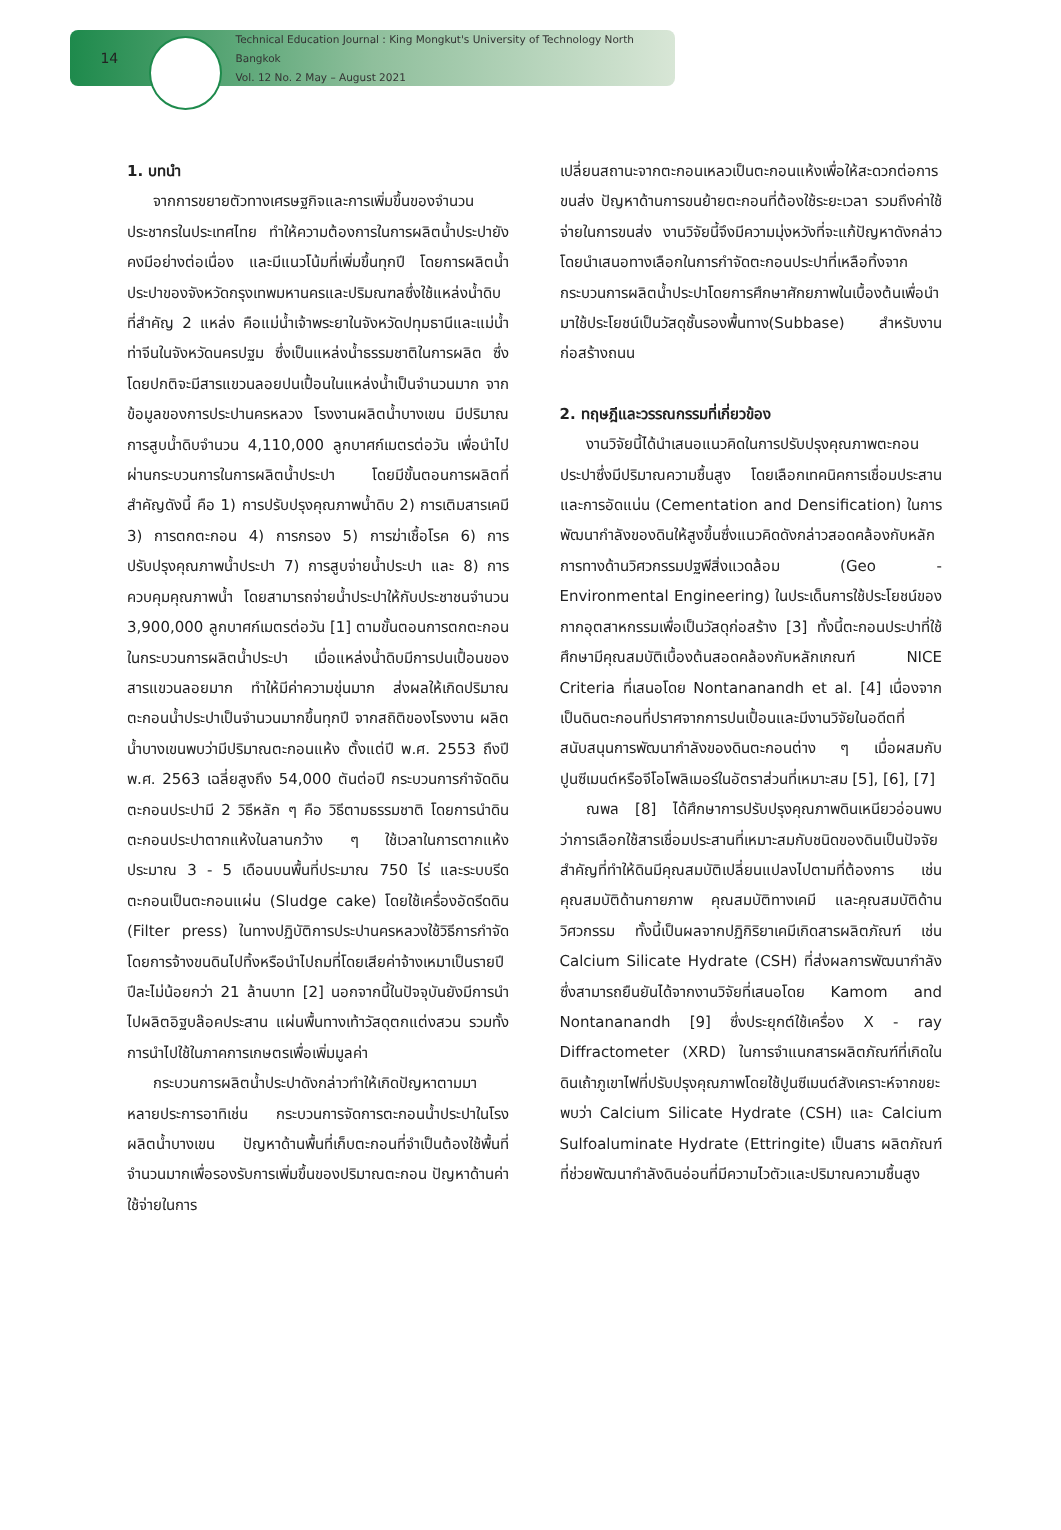14
Technical Education Journal : King Mongkut's University of Technology North Bangkok
Vol. 12 No. 2 May – August 2021
1. บทนำ
จากการขยายตัวทางเศรษฐกิจและการเพิ่มขึ้นของจำนวนประชากรในประเทศไทย ทำให้ความต้องการในการผลิตน้ำประปายังคงมีอย่างต่อเนื่อง และมีแนวโน้มที่เพิ่มขึ้นทุกปี โดยการผลิตน้ำประปาของจังหวัดกรุงเทพมหานครและปริมณฑลซึ่งใช้แหล่งน้ำดิบที่สำคัญ 2 แหล่ง คือแม่น้ำเจ้าพระยาในจังหวัดปทุมธานีและแม่น้ำท่าจีนในจังหวัดนครปฐม ซึ่งเป็นแหล่งน้ำธรรมชาติในการผลิต ซึ่งโดยปกติจะมีสารแขวนลอยปนเปื้อนในแหล่งน้ำเป็นจำนวนมาก จากข้อมูลของการประปานครหลวง โรงงานผลิตน้ำบางเขน มีปริมาณการสูบน้ำดิบจำนวน 4,110,000 ลูกบาศก์เมตรต่อวัน เพื่อนำไปผ่านกระบวนการในการผลิตน้ำประปา โดยมีขั้นตอนการผลิตที่สำคัญดังนี้ คือ 1) การปรับปรุงคุณภาพน้ำดิบ 2) การเติมสารเคมี 3) การตกตะกอน 4) การกรอง 5) การฆ่าเชื้อโรค 6) การปรับปรุงคุณภาพน้ำประปา 7) การสูบจ่ายน้ำประปา และ 8) การควบคุมคุณภาพน้ำ โดยสามารถจ่ายน้ำประปาให้กับประชาชนจำนวน 3,900,000 ลูกบาศก์เมตรต่อวัน [1] ตามขั้นตอนการตกตะกอนในกระบวนการผลิตน้ำประปา เมื่อแหล่งน้ำดิบมีการปนเปื้อนของสารแขวนลอยมาก ทำให้มีค่าความขุ่นมาก ส่งผลให้เกิดปริมาณตะกอนน้ำประปาเป็นจำนวนมากขึ้นทุกปี จากสถิติของโรงงาน ผลิตน้ำบางเขนพบว่ามีปริมาณตะกอนแห้ง ตั้งแต่ปี พ.ศ. 2553 ถึงปี พ.ศ. 2563 เฉลี่ยสูงถึง 54,000 ตันต่อปี กระบวนการกำจัดดินตะกอนประปามี 2 วิธีหลัก ๆ คือ วิธีตามธรรมชาติ โดยการนำดินตะกอนประปาตากแห้งในลานกว้าง ๆ ใช้เวลาในการตากแห้งประมาณ 3 - 5 เดือนบนพื้นที่ประมาณ 750 ไร่ และระบบรีดตะกอนเป็นตะกอนแผ่น (Sludge cake) โดยใช้เครื่องอัดรีดดิน (Filter press) ในทางปฏิบัติการประปานครหลวงใช้วิธีการกำจัดโดยการจ้างขนดินไปทิ้งหรือนำไปถมที่โดยเสียค่าจ้างเหมาเป็นรายปีปีละไม่น้อยกว่า 21 ล้านบาท [2] นอกจากนี้ในปัจจุบันยังมีการนำไปผลิตอิฐบล๊อคประสาน แผ่นพื้นทางเท้าวัสดุตกแต่งสวน รวมทั้งการนำไปใช้ในภาคการเกษตรเพื่อเพิ่มมูลค่า
กระบวนการผลิตน้ำประปาดังกล่าวทำให้เกิดปัญหาตามมาหลายประการอาทิเช่น กระบวนการจัดการตะกอนน้ำประปาในโรงผลิตน้ำบางเขน ปัญหาด้านพื้นที่เก็บตะกอนที่จำเป็นต้องใช้พื้นที่จำนวนมากเพื่อรองรับการเพิ่มขึ้นของปริมาณตะกอน ปัญหาด้านค่าใช้จ่ายในการ
เปลี่ยนสถานะจากตะกอนเหลวเป็นตะกอนแห้งเพื่อให้สะดวกต่อการขนส่ง ปัญหาด้านการขนย้ายตะกอนที่ต้องใช้ระยะเวลา รวมถึงค่าใช้จ่ายในการขนส่ง งานวิจัยนี้จึงมีความมุ่งหวังที่จะแก้ปัญหาดังกล่าวโดยนำเสนอทางเลือกในการกำจัดตะกอนประปาที่เหลือทิ้งจากกระบวนการผลิตน้ำประปาโดยการศึกษาศักยภาพในเบื้องต้นเพื่อนำมาใช้ประโยชน์เป็นวัสดุชั้นรองพื้นทาง(Subbase) สำหรับงานก่อสร้างถนน
2. ทฤษฎีและวรรณกรรมที่เกี่ยวข้อง
งานวิจัยนี้ได้นำเสนอแนวคิดในการปรับปรุงคุณภาพตะกอนประปาซึ่งมีปริมาณความชื้นสูง โดยเลือกเทคนิคการเชื่อมประสานและการอัดแน่น (Cementation and Densification) ในการพัฒนากำลังของดินให้สูงขึ้นซึ่งแนวคิดดังกล่าวสอดคล้องกับหลักการทางด้านวิศวกรรมปฐพีสิ่งแวดล้อม (Geo - Environmental Engineering) ในประเด็นการใช้ประโยชน์ของกากอุตสาหกรรมเพื่อเป็นวัสดุก่อสร้าง [3] ทั้งนี้ตะกอนประปาที่ใช้ศึกษามีคุณสมบัติเบื้องต้นสอดคล้องกับหลักเกณฑ์ NICE Criteria ที่เสนอโดย Nontananandh et al. [4] เนื่องจากเป็นดินตะกอนที่ปราศจากการปนเปื้อนและมีงานวิจัยในอดีตที่สนับสนุนการพัฒนากำลังของดินตะกอนต่าง ๆ เมื่อผสมกับปูนซีเมนต์หรือจีโอโพลิเมอร์ในอัตราส่วนที่เหมาะสม [5], [6], [7]
ณพล [8] ได้ศึกษาการปรับปรุงคุณภาพดินเหนียวอ่อนพบว่าการเลือกใช้สารเชื่อมประสานที่เหมาะสมกับชนิดของดินเป็นปัจจัยสำคัญที่ทำให้ดินมีคุณสมบัติเปลี่ยนแปลงไปตามที่ต้องการ เช่น คุณสมบัติด้านกายภาพ คุณสมบัติทางเคมี และคุณสมบัติด้านวิศวกรรม ทั้งนี้เป็นผลจากปฏิกิริยาเคมีเกิดสารผลิตภัณฑ์ เช่น Calcium Silicate Hydrate (CSH) ที่ส่งผลการพัฒนากำลังซึ่งสามารถยืนยันได้จากงานวิจัยที่เสนอโดย Kamom and Nontananandh [9] ซึ่งประยุกต์ใช้เครื่อง X - ray Diffractometer (XRD) ในการจำแนกสารผลิตภัณฑ์ที่เกิดในดินเถ้าภูเขาไฟที่ปรับปรุงคุณภาพโดยใช้ปูนซีเมนต์สังเคราะห์จากขยะ พบว่า Calcium Silicate Hydrate (CSH) และ Calcium Sulfoaluminate Hydrate (Ettringite) เป็นสาร ผลิตภัณฑ์ที่ช่วยพัฒนากำลังดินอ่อนที่มีความไวตัวและปริมาณความชื้นสูง